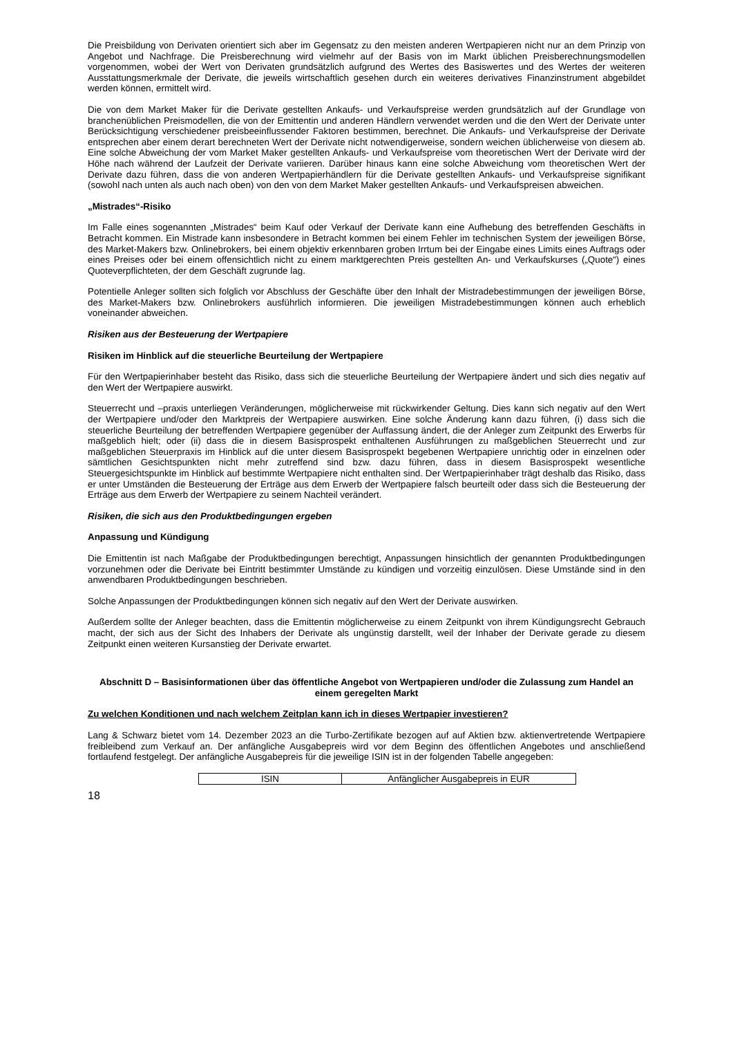Die Preisbildung von Derivaten orientiert sich aber im Gegensatz zu den meisten anderen Wertpapieren nicht nur an dem Prinzip von Angebot und Nachfrage. Die Preisberechnung wird vielmehr auf der Basis von im Markt üblichen Preisberechnungsmodellen vorgenommen, wobei der Wert von Derivaten grundsätzlich aufgrund des Wertes des Basiswertes und des Wertes der weiteren Ausstattungsmerkmale der Derivate, die jeweils wirtschaftlich gesehen durch ein weiteres derivatives Finanzinstrument abgebildet werden können, ermittelt wird.
Die von dem Market Maker für die Derivate gestellten Ankaufs- und Verkaufspreise werden grundsätzlich auf der Grundlage von branchenüblichen Preismodellen, die von der Emittentin und anderen Händlern verwendet werden und die den Wert der Derivate unter Berücksichtigung verschiedener preisbeeinflussender Faktoren bestimmen, berechnet. Die Ankaufs- und Verkaufspreise der Derivate entsprechen aber einem derart berechneten Wert der Derivate nicht notwendigerweise, sondern weichen üblicherweise von diesem ab. Eine solche Abweichung der vom Market Maker gestellten Ankaufs- und Verkaufspreise vom theoretischen Wert der Derivate wird der Höhe nach während der Laufzeit der Derivate variieren. Darüber hinaus kann eine solche Abweichung vom theoretischen Wert der Derivate dazu führen, dass die von anderen Wertpapierhändlern für die Derivate gestellten Ankaufs- und Verkaufspreise signifikant (sowohl nach unten als auch nach oben) von den von dem Market Maker gestellten Ankaufs- und Verkaufspreisen abweichen.
„Mistrades“-Risiko
Im Falle eines sogenannten „Mistrades“ beim Kauf oder Verkauf der Derivate kann eine Aufhebung des betreffenden Geschäfts in Betracht kommen. Ein Mistrade kann insbesondere in Betracht kommen bei einem Fehler im technischen System der jeweiligen Börse, des Market-Makers bzw. Onlinebrokers, bei einem objektiv erkennbaren groben Irrtum bei der Eingabe eines Limits eines Auftrags oder eines Preises oder bei einem offensichtlich nicht zu einem marktgerechten Preis gestellten An- und Verkaufskurses („Quote“) eines Quoteverpflichteten, der dem Geschäft zugrunde lag.
Potentielle Anleger sollten sich folglich vor Abschluss der Geschäfte über den Inhalt der Mistradebestimmungen der jeweiligen Börse, des Market-Makers bzw. Onlinebrokers ausführlich informieren. Die jeweiligen Mistradebestimmungen können auch erheblich voneinander abweichen.
Risiken aus der Besteuerung der Wertpapiere
Risiken im Hinblick auf die steuerliche Beurteilung der Wertpapiere
Für den Wertpapierinhaber besteht das Risiko, dass sich die steuerliche Beurteilung der Wertpapiere ändert und sich dies negativ auf den Wert der Wertpapiere auswirkt.
Steuerrecht und –praxis unterliegen Veränderungen, möglicherweise mit rückwirkender Geltung. Dies kann sich negativ auf den Wert der Wertpapiere und/oder den Marktpreis der Wertpapiere auswirken. Eine solche Änderung kann dazu führen, (i) dass sich die steuerliche Beurteilung der betreffenden Wertpapiere gegenüber der Auffassung ändert, die der Anleger zum Zeitpunkt des Erwerbs für maßgeblich hielt; oder (ii) dass die in diesem Basisprospekt enthaltenen Ausführungen zu maßgeblichen Steuerrecht und zur maßgeblichen Steuerpraxis im Hinblick auf die unter diesem Basisprospekt begebenen Wertpapiere unrichtig oder in einzelnen oder sämtlichen Gesichtspunkten nicht mehr zutreffend sind bzw. dazu führen, dass in diesem Basisprospekt wesentliche Steuergesichtspunkte im Hinblick auf bestimmte Wertpapiere nicht enthalten sind. Der Wertpapierinhaber trägt deshalb das Risiko, dass er unter Umständen die Besteuerung der Erträge aus dem Erwerb der Wertpapiere falsch beurteilt oder dass sich die Besteuerung der Erträge aus dem Erwerb der Wertpapiere zu seinem Nachteil verändert.
Risiken, die sich aus den Produktbedingungen ergeben
Anpassung und Kündigung
Die Emittentin ist nach Maßgabe der Produktbedingungen berechtigt, Anpassungen hinsichtlich der genannten Produktbedingungen vorzunehmen oder die Derivate bei Eintritt bestimmter Umstände zu kündigen und vorzeitig einzulösen. Diese Umstände sind in den anwendbaren Produktbedingungen beschrieben.
Solche Anpassungen der Produktbedingungen können sich negativ auf den Wert der Derivate auswirken.
Außerdem sollte der Anleger beachten, dass die Emittentin möglicherweise zu einem Zeitpunkt von ihrem Kündigungsrecht Gebrauch macht, der sich aus der Sicht des Inhabers der Derivate als ungünstig darstellt, weil der Inhaber der Derivate gerade zu diesem Zeitpunkt einen weiteren Kursanstieg der Derivate erwartet.
Abschnitt D – Basisinformationen über das öffentliche Angebot von Wertpapieren und/oder die Zulassung zum Handel an einem geregelten Markt
Zu welchen Konditionen und nach welchem Zeitplan kann ich in dieses Wertpapier investieren?
Lang & Schwarz bietet vom 14. Dezember 2023 an die Turbo-Zertifikate bezogen auf auf Aktien bzw. aktienvertretende Wertpapiere freibleibend zum Verkauf an. Der anfängliche Ausgabepreis wird vor dem Beginn des öffentlichen Angebotes und anschließend fortlaufend festgelegt. Der anfängliche Ausgabepreis für die jeweilige ISIN ist in der folgenden Tabelle angegeben:
| ISIN | Anfänglicher Ausgabepreis in EUR |
18